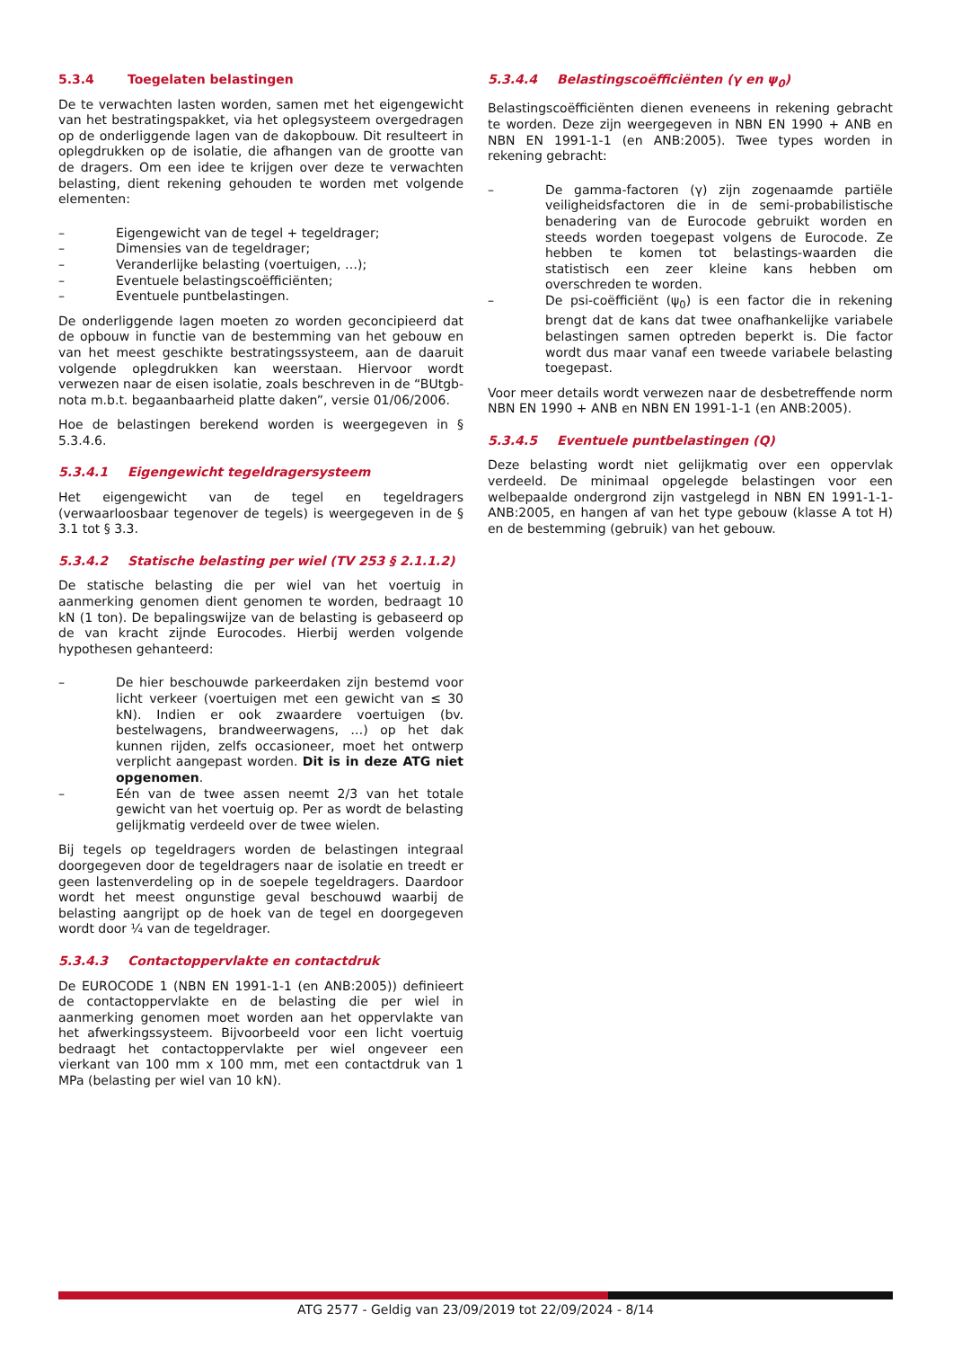5.3.4 Toegelaten belastingen
De te verwachten lasten worden, samen met het eigengewicht van het bestratingspakket, via het oplegsysteem overgedragen op de onderliggende lagen van de dakopbouw. Dit resulteert in oplegdrukken op de isolatie, die afhangen van de grootte van de dragers. Om een idee te krijgen over deze te verwachten belasting, dient rekening gehouden te worden met volgende elementen:
– Eigengewicht van de tegel + tegeldrager;
– Dimensies van de tegeldrager;
– Veranderlijke belasting (voertuigen, …);
– Eventuele belastingscoëfficiënten;
– Eventuele puntbelastingen.
De onderliggende lagen moeten zo worden geconcipieerd dat de opbouw in functie van de bestemming van het gebouw en van het meest geschikte bestratingssysteem, aan de daaruit volgende oplegdrukken kan weerstaan. Hiervoor wordt verwezen naar de eisen isolatie, zoals beschreven in de “BUtgb-nota m.b.t. begaanbaarheid platte daken”, versie 01/06/2006.
Hoe de belastingen berekend worden is weergegeven in § 5.3.4.6.
5.3.4.1 Eigengewicht tegeldragersysteem
Het eigengewicht van de tegel en tegeldragers (verwaarloosbaar tegenover de tegels) is weergegeven in de § 3.1 tot § 3.3.
5.3.4.2 Statische belasting per wiel (TV 253 § 2.1.1.2)
De statische belasting die per wiel van het voertuig in aanmerking genomen dient genomen te worden, bedraagt 10 kN (1 ton). De bepalingswijze van de belasting is gebaseerd op de van kracht zijnde Eurocodes. Hierbij werden volgende hypothesen gehanteerd:
– De hier beschouwde parkeerdaken zijn bestemd voor licht verkeer (voertuigen met een gewicht van ≤ 30 kN). Indien er ook zwaardere voertuigen (bv. bestelwagens, brandweerwagens, …) op het dak kunnen rijden, zelfs occasioneer, moet het ontwerp verplicht aangepast worden. Dit is in deze ATG niet opgenomen.
– Eén van de twee assen neemt 2/3 van het totale gewicht van het voertuig op. Per as wordt de belasting gelijkmatig verdeeld over de twee wielen.
Bij tegels op tegeldragers worden de belastingen integraal doorgegeven door de tegeldragers naar de isolatie en treedt er geen lastenverdeling op in de soepele tegeldragers. Daardoor wordt het meest ongunstige geval beschouwd waarbij de belasting aangrijpt op de hoek van de tegel en doorgegeven wordt door ¼ van de tegeldrager.
5.3.4.3 Contactoppervlakte en contactdruk
De EUROCODE 1 (NBN EN 1991-1-1 (en ANB:2005)) definieert de contactoppervlakte en de belasting die per wiel in aanmerking genomen moet worden aan het oppervlakte van het afwerkingssysteem. Bijvoorbeeld voor een licht voertuig bedraagt het contactoppervlakte per wiel ongeveer een vierkant van 100 mm x 100 mm, met een contactdruk van 1 MPa (belasting per wiel van 10 kN).
5.3.4.4 Belastingscoëfficiënten (γ en ψ<sub>0</sub>)
Belastingscoëfficiënten dienen eveneens in rekening gebracht te worden. Deze zijn weergegeven in NBN EN 1990 + ANB en NBN EN 1991-1-1 (en ANB:2005). Twee types worden in rekening gebracht:
– De gamma-factoren (γ) zijn zogenaamde partiële veiligheidsfactoren die in de semi-probabilistische benadering van de Eurocode gebruikt worden en steeds worden toegepast volgens de Eurocode. Ze hebben te komen tot belastings-waarden die statistisch een zeer kleine kans hebben om overschreden te worden.
– De psi-coëfficiënt (ψ<sub>0</sub>) is een factor die in rekening brengt dat de kans dat twee onafhankelijke variabele belastingen samen optreden beperkt is. Die factor wordt dus maar vanaf een tweede variabele belasting toegepast.
Voor meer details wordt verwezen naar de desbetreffende norm NBN EN 1990 + ANB en NBN EN 1991-1-1 (en ANB:2005).
5.3.4.5 Eventuele puntbelastingen (Q)
Deze belasting wordt niet gelijkmatig over een oppervlak verdeeld. De minimaal opgelegde belastingen voor een welbepaalde ondergrond zijn vastgelegd in NBN EN 1991-1-1-ANB:2005, en hangen af van het type gebouw (klasse A tot H) en de bestemming (gebruik) van het gebouw.
ATG 2577 - Geldig van 23/09/2019 tot 22/09/2024 - 8/14